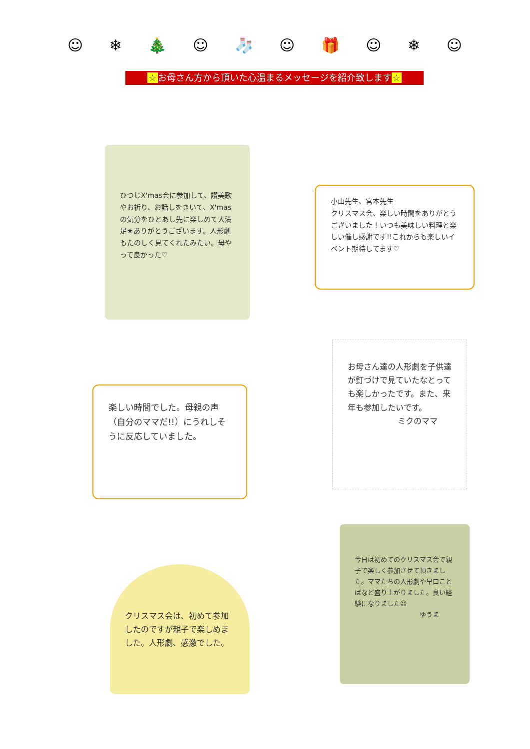☺ ❄ 🎄 ☺ 🧦 ☺ 🎁 ☺ ❄ ☺
☆お母さん方から頂いた心温まるメッセージを紹介致します☆
ひつじX'mas会に参加して、讃美歌やお祈り、お話しをきいて、X'masの気分をひとあし先に楽しめて大満足★ありがとうございます。人形劇もたのしく見てくれたみたい。母やって良かった♡
小山先生、宮本先生
クリスマス会、楽しい時間をありがとうございました！いつも美味しい料理と楽しい催し感謝です!!これからも楽しいイベント期待してます♡
楽しい時間でした。母親の声（自分のママだ!!）にうれしそうに反応していました。
お母さん達の人形劇を子供達が釘づけで見ていたなとっても楽しかったです。また、来年も参加したいです。
ミクのママ
クリスマス会は、初めて参加したのですが親子で楽しめました。人形劇、感激でした。
今日は初めてのクリスマス会で親子で楽しく参加させて頂きました。ママたちの人形劇や早口ことばなど盛り上がりました。良い経験になりました☺
ゆうま